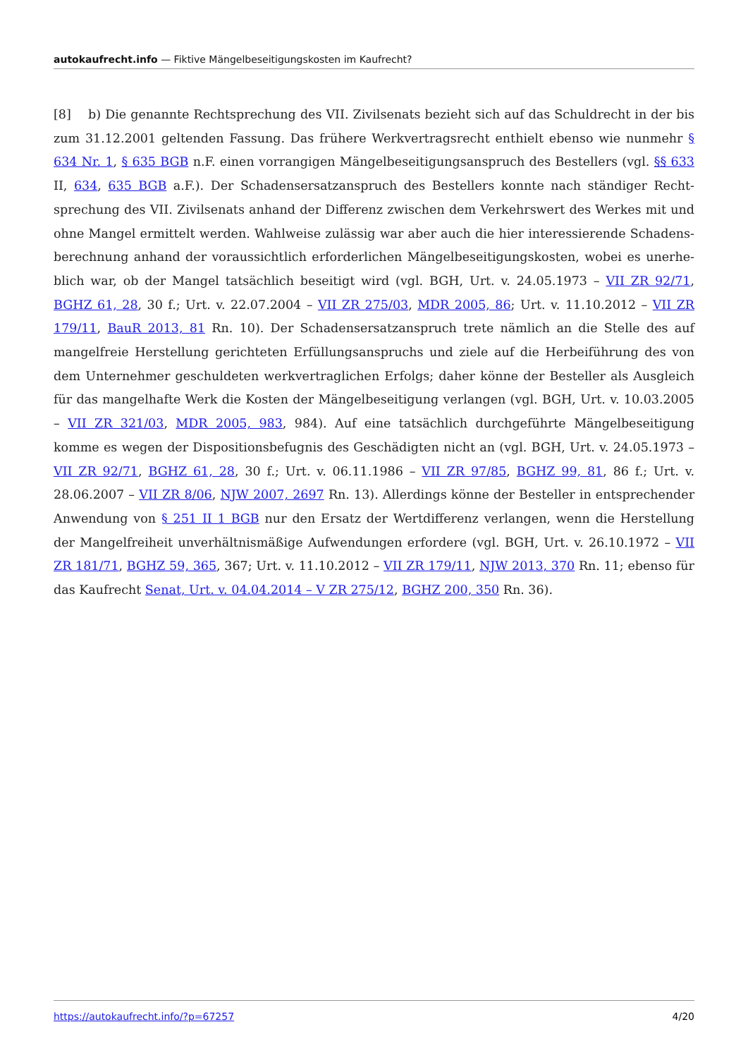autokaufrecht.info — Fiktive Mängelbeseitigungskosten im Kaufrecht?
[8] b) Die genannte Rechtsprechung des VII. Zivilsenats bezieht sich auf das Schuldrecht in der bis zum 31.12.2001 geltenden Fassung. Das frühere Werkvertragsrecht enthielt ebenso wie nunmehr § 634 Nr. 1, § 635 BGB n.F. einen vorrangigen Mängelbeseitigungsanspruch des Bestellers (vgl. §§ 633 II, 634, 635 BGB a.F.). Der Schadensersatzanspruch des Bestellers konnte nach ständiger Recht­sprechung des VII. Zivilsenats anhand der Differenz zwischen dem Verkehrswert des Werkes mit und ohne Mangel ermittelt werden. Wahlweise zulässig war aber auch die hier interessierende Schadens­berechnung anhand der voraussichtlich erforderlichen Mängelbeseitigungskosten, wobei es unerhe­blich war, ob der Mangel tatsächlich beseitigt wird (vgl. BGH, Urt. v. 24.05.1973 – VII ZR 92/71, BGHZ 61, 28, 30 f.; Urt. v. 22.07.2004 – VII ZR 275/03, MDR 2005, 86; Urt. v. 11.10.2012 – VII ZR 179/11, BauR 2013, 81 Rn. 10). Der Schadensersatzanspruch trete nämlich an die Stelle des auf mangelfreie Herstel­lung gerichteten Erfüllungsanspruchs und ziele auf die Herbeiführung des von dem Unternehmer geschuldeten werkvertraglichen Erfolgs; daher könne der Besteller als Ausgleich für das mangelhafte Werk die Kosten der Mängelbeseitigung verlangen (vgl. BGH, Urt. v. 10.03.2005 – VII ZR 321/03, MDR 2005, 983, 984). Auf eine tatsächlich durchgeführte Mängelbeseitigung komme es wegen der Disposi­tionsbefugnis des Geschädigten nicht an (vgl. BGH, Urt. v. 24.05.1973 – VII ZR 92/71, BGHZ 61, 28, 30 f.; Urt. v. 06.11.1986 – VII ZR 97/85, BGHZ 99, 81, 86 f.; Urt. v. 28.06.2007 – VII ZR 8/06, NJW 2007, 2697 Rn. 13). Allerdings könne der Besteller in entsprechender Anwendung von § 251 II 1 BGB nur den Ersatz der Wertdifferenz verlangen, wenn die Herstellung der Mangelfreiheit unverhältnismäßige Aufwendungen erfordere (vgl. BGH, Urt. v. 26.10.1972 – VII ZR 181/71, BGHZ 59, 365, 367; Urt. v. 11.10.2012 – VII ZR 179/11, NJW 2013, 370 Rn. 11; ebenso für das Kaufrecht Senat, Urt. v. 04.04.2014 – V ZR 275/12, BGHZ 200, 350 Rn. 36).
https://autokaufrecht.info/?p=67257 4/20